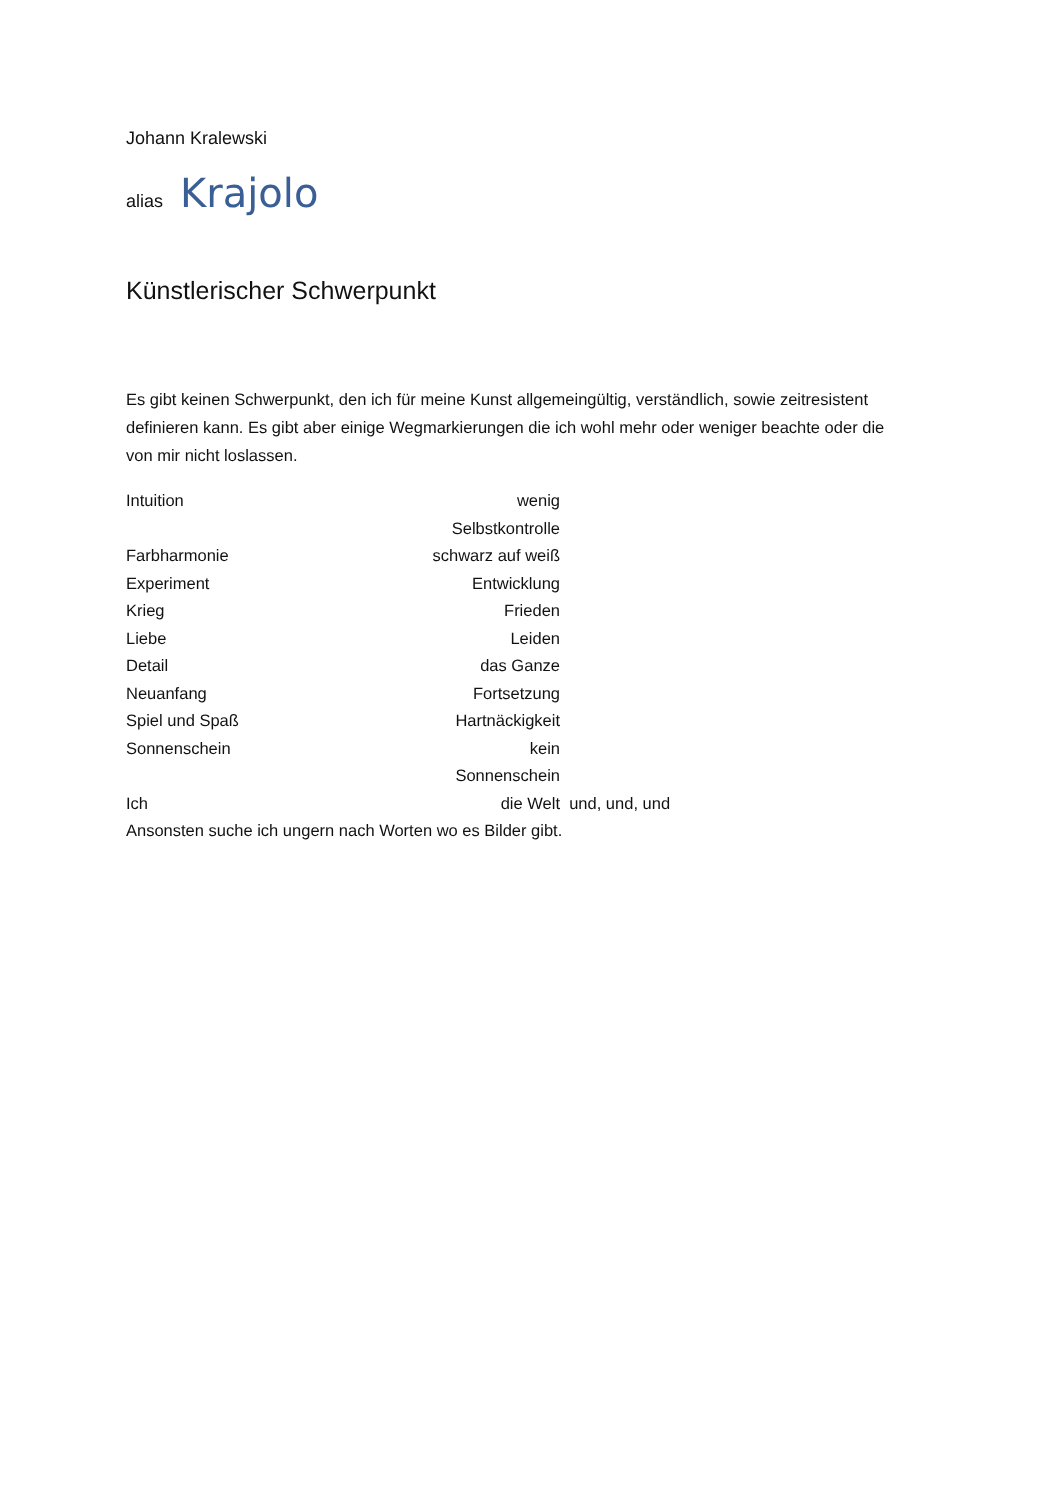Johann Kralewski
alias Krajolo
Künstlerischer Schwerpunkt
Es gibt keinen Schwerpunkt, den ich für meine Kunst allgemeingültig, verständlich, sowie zeitresistent definieren kann. Es gibt aber einige Wegmarkierungen die ich wohl mehr oder weniger beachte oder die von mir nicht loslassen.
Intuition wenig Selbstkontrolle
Farbharmonie schwarz auf weiß
Experiment Entwicklung
Krieg Frieden
Liebe Leiden
Detail das Ganze
Neuanfang Fortsetzung
Spiel und Spaß Hartnäckigkeit
Sonnenschein kein Sonnenschein
Ich die Welt und, und, und
Ansonsten suche ich ungern nach Worten wo es Bilder gibt.